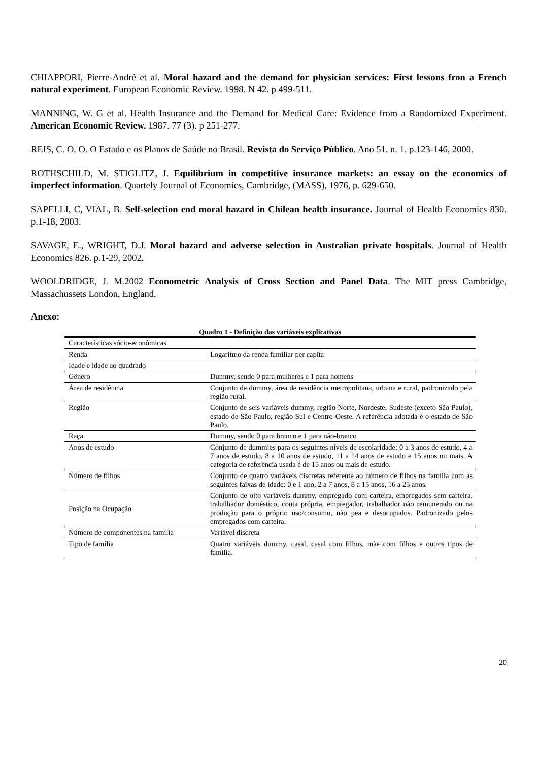CHIAPPORI, Pierre-André et al. Moral hazard and the demand for physician services: First lessons fron a French natural experiment. European Economic Review. 1998. N 42. p 499-511.
MANNING, W. G et al. Health Insurance and the Demand for Medical Care: Evidence from a Randomized Experiment. American Economic Review. 1987. 77 (3). p 251-277.
REIS, C. O. O. O Estado e os Planos de Saúde no Brasil. Revista do Serviço Público. Ano 51. n. 1. p.123-146, 2000.
ROTHSCHILD, M. STIGLITZ, J. Equilibrium in competitive insurance markets: an essay on the economics of imperfect information. Quartely Journal of Economics, Cambridge, (MASS), 1976, p. 629-650.
SAPELLI, C, VIAL, B. Self-selection end moral hazard in Chilean health insurance. Journal of Health Economics 830. p.1-18, 2003.
SAVAGE, E., WRIGHT, D.J. Moral hazard and adverse selection in Australian private hospitals. Journal of Health Economics 826. p.1-29, 2002.
WOOLDRIDGE, J. M.2002 Econometric Analysis of Cross Section and Panel Data. The MIT press Cambridge, Massachussets London, England.
Anexo:
Quadro 1 - Definição das variáveis explicativas
| Características sócio-econômicas | |
| Renda | Logaritmo da renda familiar per capita |
| Idade e idade ao quadrado | |
| Gênero | Dummy, sendo 0 para mulheres e 1 para homens |
| Área de residência | Conjunto de dummy, área de residência metropolitana, urbana e rural, padronizado pela região rural. |
| Região | Conjunto de seis variáveis dummy, região Norte, Nordeste, Sudeste (exceto São Paulo), estado de São Paulo, região Sul e Centro-Oeste. A referência adotada é o estado de São Paulo. |
| Raça | Dummy, sendo 0 para branco e 1 para não-branco |
| Anos de estudo | Conjunto de dummies para os seguintes níveis de escolaridade: 0 a 3 anos de estudo, 4 a 7 anos de estudo, 8 a 10 anos de estudo, 11 a 14 anos de estudo e 15 anos ou mais. A categoria de referência usada é de 15 anos ou mais de estudo. |
| Número de filhos | Conjunto de quatro variáveis discretas referente ao número de filhos na família com as seguintes faixas de idade: 0 e 1 ano, 2 a 7 anos, 8 a 15 anos, 16 a 25 anos. |
| Posição na Ocupação | Conjunto de oito variáveis dummy, empregado com carteira, empregados sem carteira, trabalhador doméstico, conta própria, empregador, trabalhador não remunerado ou na produção para o próprio uso/consumo, não pea e desocupados. Padronizado pelos empregados com carteira. |
| Número de componentes na família | Variável discreta |
| Tipo de família | Quatro variáveis dummy, casal, casal com filhos, mãe com filhos e outros tipos de família. |
20